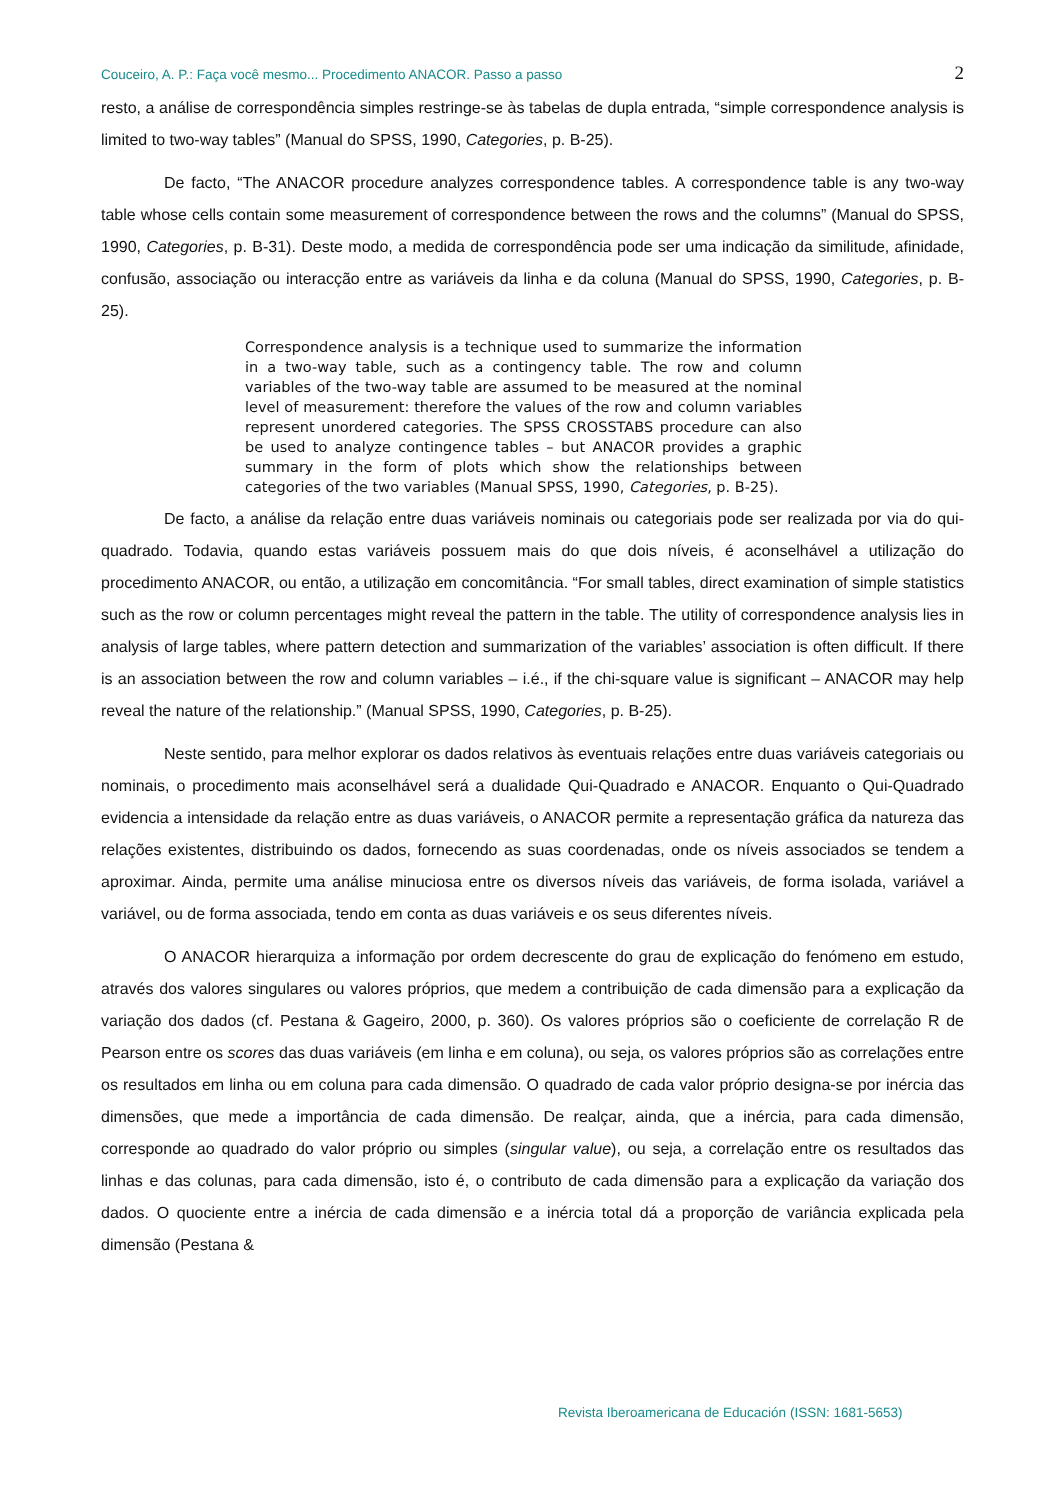Couceiro, A. P.: Faça você mesmo... Procedimento ANACOR. Passo a passo 2
resto, a análise de correspondência simples restringe-se às tabelas de dupla entrada, “simple correspondence analysis is limited to two-way tables” (Manual do SPSS, 1990, Categories, p. B-25).
De facto, “The ANACOR procedure analyzes correspondence tables. A correspondence table is any two-way table whose cells contain some measurement of correspondence between the rows and the columns” (Manual do SPSS, 1990, Categories, p. B-31). Deste modo, a medida de correspondência pode ser uma indicação da similitude, afinidade, confusão, associação ou interacção entre as variáveis da linha e da coluna (Manual do SPSS, 1990, Categories, p. B-25).
Correspondence analysis is a technique used to summarize the information in a two-way table, such as a contingency table. The row and column variables of the two-way table are assumed to be measured at the nominal level of measurement: therefore the values of the row and column variables represent unordered categories. The SPSS CROSSTABS procedure can also be used to analyze contingence tables – but ANACOR provides a graphic summary in the form of plots which show the relationships between categories of the two variables (Manual SPSS, 1990, Categories, p. B-25).
De facto, a análise da relação entre duas variáveis nominais ou categoriais pode ser realizada por via do qui-quadrado. Todavia, quando estas variáveis possuem mais do que dois níveis, é aconselhável a utilização do procedimento ANACOR, ou então, a utilização em concomitância. “For small tables, direct examination of simple statistics such as the row or column percentages might reveal the pattern in the table. The utility of correspondence analysis lies in analysis of large tables, where pattern detection and summarization of the variables’ association is often difficult. If there is an association between the row and column variables – i.é., if the chi-square value is significant – ANACOR may help reveal the nature of the relationship.” (Manual SPSS, 1990, Categories, p. B-25).
Neste sentido, para melhor explorar os dados relativos às eventuais relações entre duas variáveis categoriais ou nominais, o procedimento mais aconselhável será a dualidade Qui-Quadrado e ANACOR. Enquanto o Qui-Quadrado evidencia a intensidade da relação entre as duas variáveis, o ANACOR permite a representação gráfica da natureza das relações existentes, distribuindo os dados, fornecendo as suas coordenadas, onde os níveis associados se tendem a aproximar. Ainda, permite uma análise minuciosa entre os diversos níveis das variáveis, de forma isolada, variável a variável, ou de forma associada, tendo em conta as duas variáveis e os seus diferentes níveis.
O ANACOR hierarquiza a informação por ordem decrescente do grau de explicação do fenómeno em estudo, através dos valores singulares ou valores próprios, que medem a contribuição de cada dimensão para a explicação da variação dos dados (cf. Pestana & Gageiro, 2000, p. 360). Os valores próprios são o coeficiente de correlação R de Pearson entre os scores das duas variáveis (em linha e em coluna), ou seja, os valores próprios são as correlações entre os resultados em linha ou em coluna para cada dimensão. O quadrado de cada valor próprio designa-se por inércia das dimensões, que mede a importância de cada dimensão. De realçar, ainda, que a inércia, para cada dimensão, corresponde ao quadrado do valor próprio ou simples (singular value), ou seja, a correlação entre os resultados das linhas e das colunas, para cada dimensão, isto é, o contributo de cada dimensão para a explicação da variação dos dados. O quociente entre a inércia de cada dimensão e a inércia total dá a proporção de variância explicada pela dimensão (Pestana &
Revista Iberoamericana de Educación (ISSN: 1681-5653)